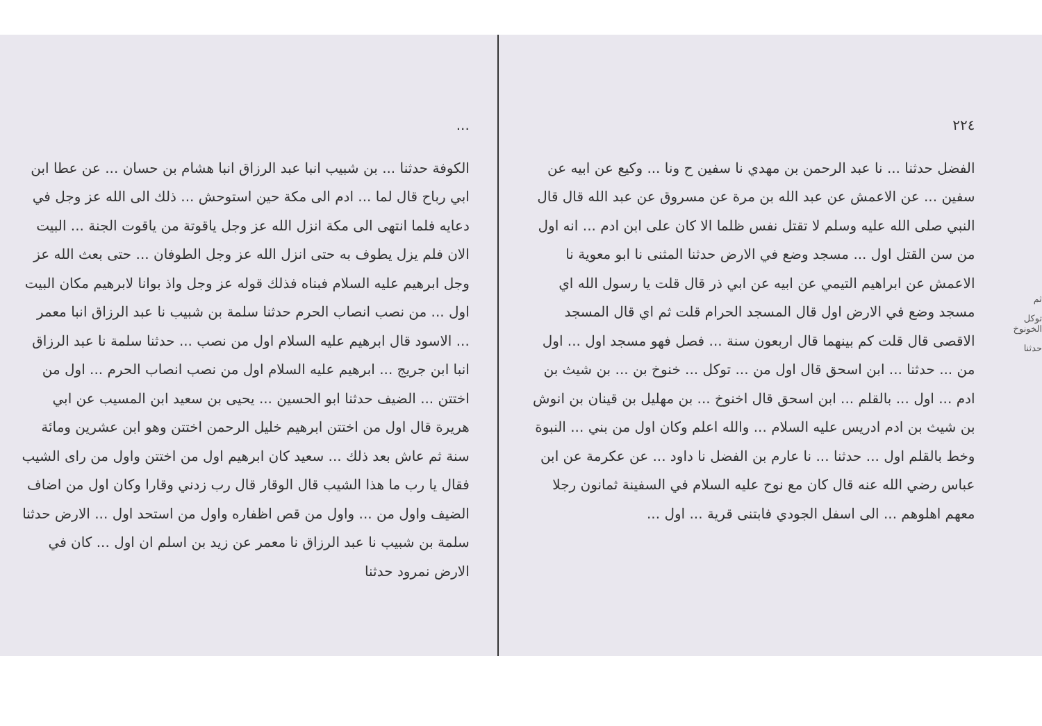ثم
توكل الخونوخ
حدثنا
٢٢٤
الفضل حدثنا ... نا عبد الرحمن بن مهدي نا سفين ح ونا ... وكيع عن ابيه عن سفين ... عن الاعمش عن عبد الله بن مرة عن مسروق عن عبد الله قال قال النبي صلى الله عليه وسلم لا تقتل نفس ظلما الا كان على ابن ادم ... انه اول من سن القتل اول ... مسجد وضع في الارض حدثنا المثنى نا ابو معوية نا الاعمش عن ابراهيم التيمي عن ابيه عن ابي ذر قال قلت يا رسول الله اي مسجد وضع في الارض اول قال المسجد الحرام قلت ثم اي قال المسجد الاقصى قال قلت كم بينهما قال اربعون سنة ... فصل فهو مسجد اول ... اول من ... حدثنا ... ابن اسحق قال اول من ... توكل ... خنوخ بن ... بن شيث بن ادم ... اول ... بالقلم ... ابن اسحق قال اخنوخ ... بن مهليل بن قينان بن انوش بن شيث بن ادم ادريس عليه السلام ... والله اعلم وكان اول من بني ... النبوة وخط بالقلم اول ... حدثنا ... نا عارم بن الفضل نا داود ... عن عكرمة عن ابن عباس رضي الله عنه قال كان مع نوح عليه السلام في السفينة ثمانون رجلا معهم اهلوهم ... الى اسفل الجودي فابتنى قرية ... اول ...
...
الكوفة حدثنا ... بن شبيب انبا عبد الرزاق انبا هشام بن حسان ... عن عطا ابن ابي رباح قال لما ... ادم الى مكة حين استوحش ... ذلك الى الله عز وجل في دعايه فلما انتهى الى مكة انزل الله عز وجل ياقوتة من ياقوت الجنة ... البيت الان فلم يزل يطوف به حتى انزل الله عز وجل الطوفان ... حتى بعث الله عز وجل ابرهيم عليه السلام فبناه فذلك قوله عز وجل واذ بوانا لابرهيم مكان البيت اول ... من نصب انصاب الحرم حدثنا سلمة بن شبيب نا عبد الرزاق انبا معمر ... الاسود قال ابرهيم عليه السلام اول من نصب ... حدثنا سلمة نا عبد الرزاق انبا ابن جريج ... ابرهيم عليه السلام اول من نصب انصاب الحرم ... اول من اختتن ... الضيف حدثنا ابو الحسين ... يحيى بن سعيد ابن المسيب عن ابي هريرة قال اول من اختتن ابرهيم خليل الرحمن اختتن وهو ابن عشرين ومائة سنة ثم عاش بعد ذلك ... سعيد كان ابرهيم اول من اختتن واول من راى الشيب فقال يا رب ما هذا الشيب قال الوقار قال رب زدني وقارا وكان اول من اضاف الضيف واول من ... واول من قص اظفاره واول من استحد اول ... الارض حدثنا سلمة بن شبيب نا عبد الرزاق نا معمر عن زيد بن اسلم ان اول ... كان في الارض نمرود حدثنا